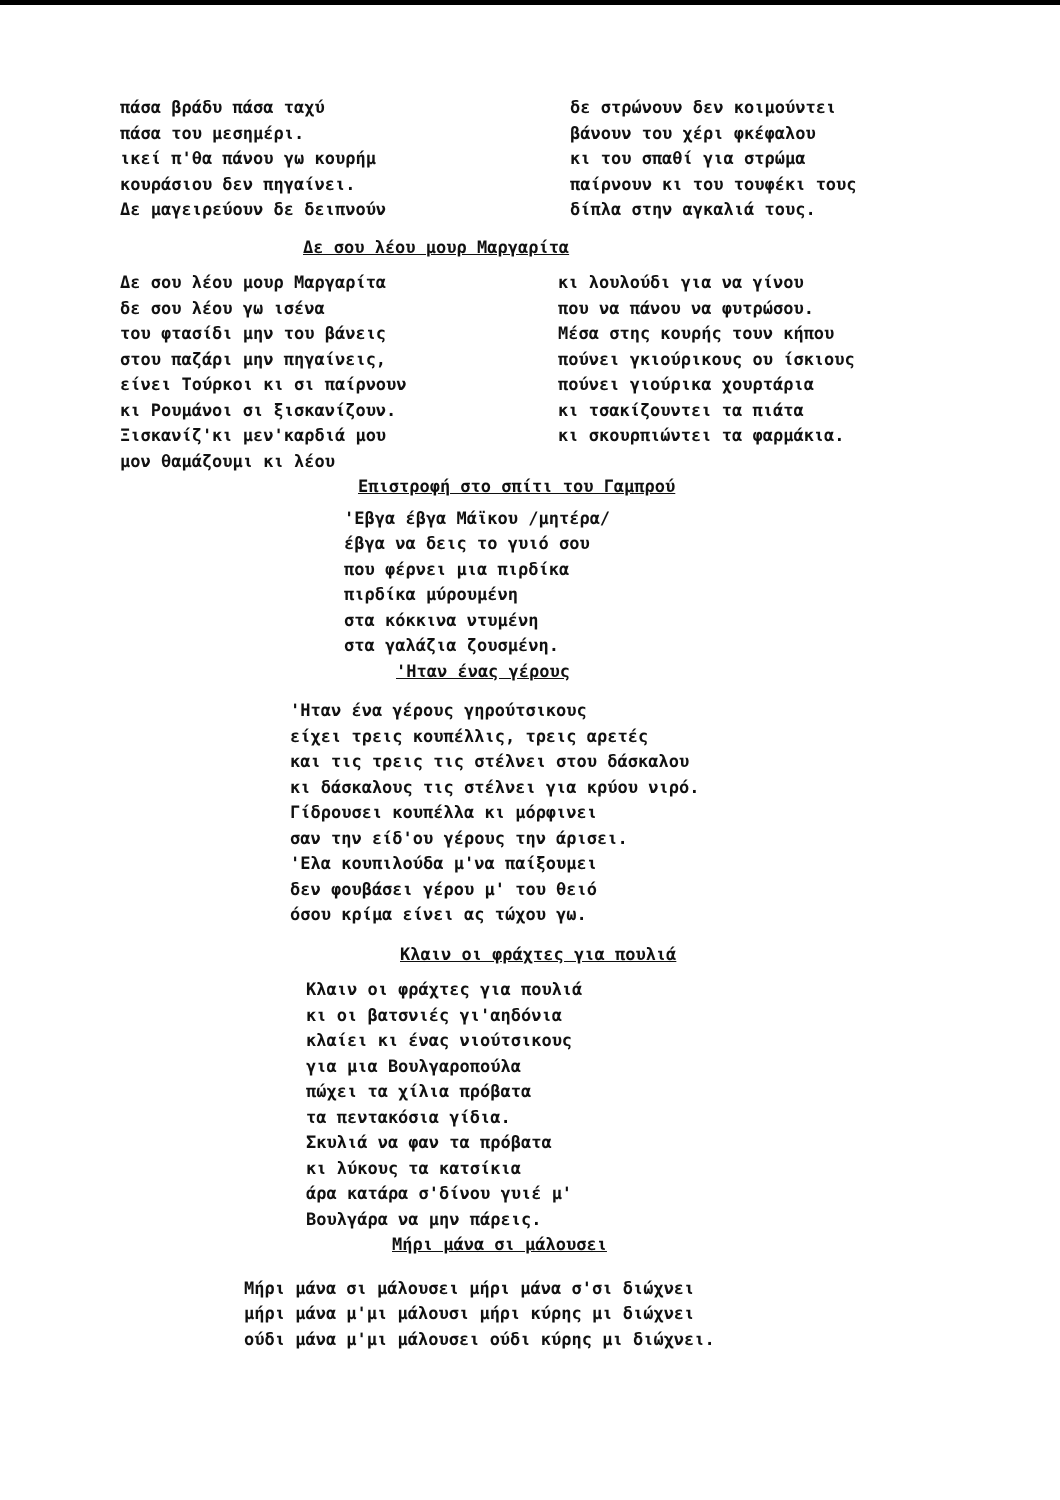πάσα βράδυ πάσα ταχύ
πάσα του μεσημέρι.
ικεί π'θα πάνου γω κουρήμ
κουράσιου δεν πηγαίνει.
Δε μαγειρεύουν δε δειπνούν
δε στρώνουν δεν κοιμούντει
βάνουν του χέρι φκέφαλου
κι του σπαθί για στρώμα
παίρνουν κι του τουφέκι τους
δίπλα στην αγκαλιά τους.
Δε σου λέου μουρ Μαργαρίτα
Δε σου λέου μουρ Μαργαρίτα
δε σου λέου γω ισένα
του φτασίδι μην του βάνεις
στου παζάρι μην πηγαίνεις,
είνει Τούρκοι κι σι παίρνουν
κι Ρουμάνοι σι ξισκανίζουν.
Ξισκανίζ'κι μεν'καρδιά μου
μον θαμάζουμι κι λέου
κι λουλούδι για να γίνου
που να πάνου να φυτρώσου.
Μέσα στης κουρής τουν κήπου
πούνει γκιούρικους ου ίσκιους
πούνει γιούρικα χουρτάρια
κι τσακίζουντει τα πιάτα
κι σκουρπιώντει τα φαρμάκια.
Επιστροφή στο σπίτι του Γαμπρού
'Εβγα έβγα Μάϊκου /μητέρα/
έβγα να δεις το γυιό σου
που φέρνει μια πιρδίκα
πιρδίκα μύρουμένη
στα κόκκινα ντυμένη
στα γαλάζια ζουσμένη.
'Ηταν ένας γέρους
'Ηταν ένα γέρους γηρούτσικους
είχει τρεις κουπέλλις, τρεις αρετές
και τις τρεις τις στέλνει στου δάσκαλου
κι δάσκαλους τις στέλνει για κρύου νιρό.
Γίδρουσει κουπέλλα κι μόρφινει
σαν την είδ'ου γέρους την άρισει.
'Ελα κουπιλούδα μ'να παίξουμει
δεν φουβάσει γέρου μ' του θειό
όσου κρίμα είνει ας τώχου γω.
Κλαιν οι φράχτες για πουλιά
Κλαιν οι φράχτες για πουλιά
κι οι βατσνιές γι'αηδόνια
κλαίει κι ένας νιούτσικους
για μια Βουλγαροπούλα
πώχει τα χίλια πρόβατα
τα πεντακόσια γίδια.
Σκυλιά να φαν τα πρόβατα
κι λύκους τα κατσίκια
άρα κατάρα σ'δίνου γυιέ μ'
Βουλγάρα να μην πάρεις.
Μήρι μάνα σι μάλουσει
Μήρι μάνα σι μάλουσει μήρι μάνα σ'σι διώχνει
μήρι μάνα μ'μι μάλουσι μήρι κύρης μι διώχνει
ούδι μάνα μ'μι μάλουσει ούδι κύρης μι διώχνει.